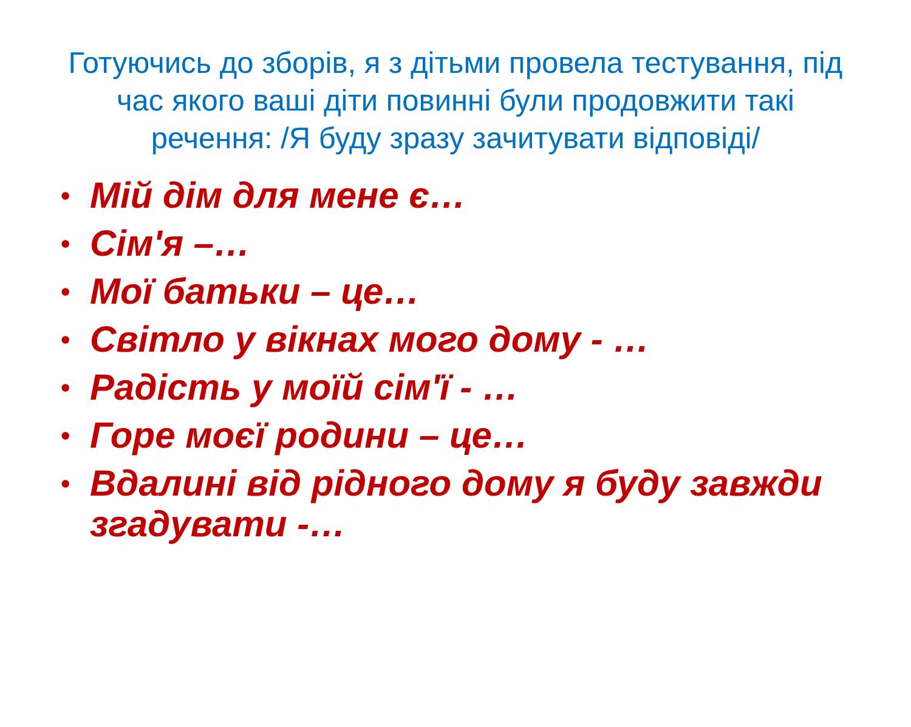Готуючись до зборів, я з дітьми провела тестування, під час якого ваші діти повинні були продовжити такі речення: /Я буду зразу зачитувати відповіді/
• Мій дім для мене є…
• Сім'я –…
• Мої батьки – це…
• Світло у вікнах мого дому - …
• Радість у моїй сім'ї - …
• Горе моєї родини – це…
• Вдалині від рідного дому я буду завжди згадувати -…